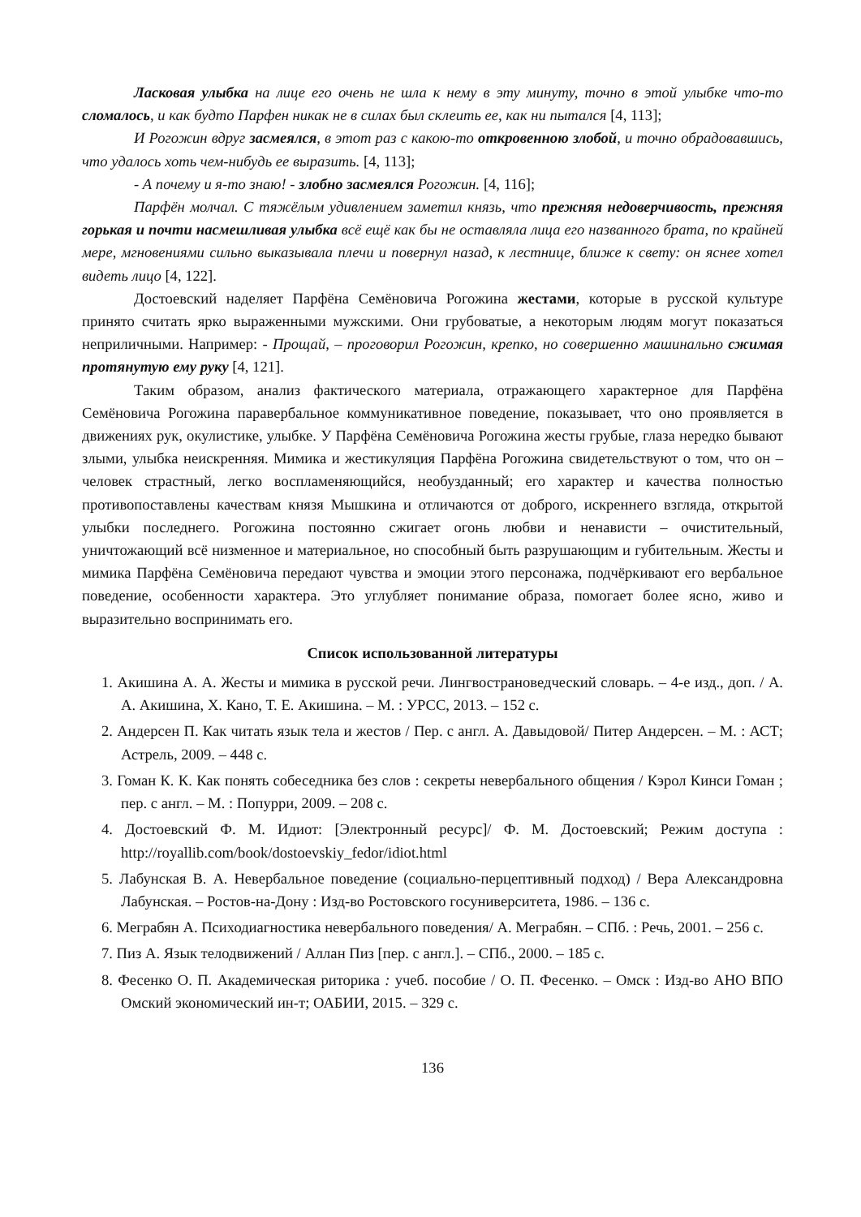Ласковая улыбка на лице его очень не шла к нему в эту минуту, точно в этой улыбке что-то сломалось, и как будто Парфен никак не в силах был склеить ее, как ни пытался [4, 113];
И Рогожин вдруг засмеялся, в этот раз с какою-то откровенною злобой, и точно обрадовавшись, что удалось хоть чем-нибудь ее выразить. [4, 113];
- А почему и я-то знаю! - злобно засмеялся Рогожин. [4, 116];
Парфён молчал. С тяжёлым удивлением заметил князь, что прежняя недоверчивость, прежняя горькая и почти насмешливая улыбка всё ещё как бы не оставляла лица его названного брата, по крайней мере, мгновениями сильно выказывала плечи и повернул назад, к лестнице, ближе к свету: он яснее хотел видеть лицо [4, 122].
Достоевский наделяет Парфёна Семёновича Рогожина жестами, которые в русской культуре принято считать ярко выраженными мужскими. Они грубоватые, а некоторым людям могут показаться неприличными. Например: - Прощай, – проговорил Рогожин, крепко, но совершенно машинально сжимая протянутую ему руку [4, 121].
Таким образом, анализ фактического материала, отражающего характерное для Парфёна Семёновича Рогожина паравербальное коммуникативное поведение, показывает, что оно проявляется в движениях рук, окулистике, улыбке. У Парфёна Семёновича Рогожина жесты грубые, глаза нередко бывают злыми, улыбка неискренняя. Мимика и жестикуляция Парфёна Рогожина свидетельствуют о том, что он – человек страстный, легко воспламеняющийся, необузданный; его характер и качества полностью противопоставлены качествам князя Мышкина и отличаются от доброго, искреннего взгляда, открытой улыбки последнего. Рогожина постоянно сжигает огонь любви и ненависти – очистительный, уничтожающий всё низменное и материальное, но способный быть разрушающим и губительным. Жесты и мимика Парфёна Семёновича передают чувства и эмоции этого персонажа, подчёркивают его вербальное поведение, особенности характера. Это углубляет понимание образа, помогает более ясно, живо и выразительно воспринимать его.
Список использованной литературы
1. Акишина А. А. Жесты и мимика в русской речи. Лингвострановедческий словарь. – 4-е изд., доп. / А. А. Акишина, Х. Кано, Т. Е. Акишина. – М. : УРСС, 2013. – 152 с.
2. Андерсен П. Как читать язык тела и жестов / Пер. с англ. А. Давыдовой/ Питер Андерсен. – М. : АСТ; Астрель, 2009. – 448 с.
3. Гоман К. К. Как понять собеседника без слов : секреты невербального общения / Кэрол Кинси Гоман ; пер. с англ. – М. : Попурри, 2009. – 208 с.
4. Достоевский Ф. М. Идиот: [Электронный ресурс]/ Ф. М. Достоевский; Режим доступа : http://royallib.com/book/dostoevskiy_fedor/idiot.html
5. Лабунская В. А. Невербальное поведение (социально-перцептивный подход) / Вера Александровна Лабунская. – Ростов-на-Дону : Изд-во Ростовского госуниверситета, 1986. – 136 с.
6. Меграбян А. Психодиагностика невербального поведения/ А. Меграбян. – СПб. : Речь, 2001. – 256 с.
7. Пиз А. Язык телодвижений / Аллан Пиз [пер. с англ.]. – СПб., 2000. – 185 с.
8. Фесенко О. П. Академическая риторика : учеб. пособие / О. П. Фесенко. – Омск : Изд-во АНО ВПО Омский экономический ин-т; ОАБИИ, 2015. – 329 с.
136